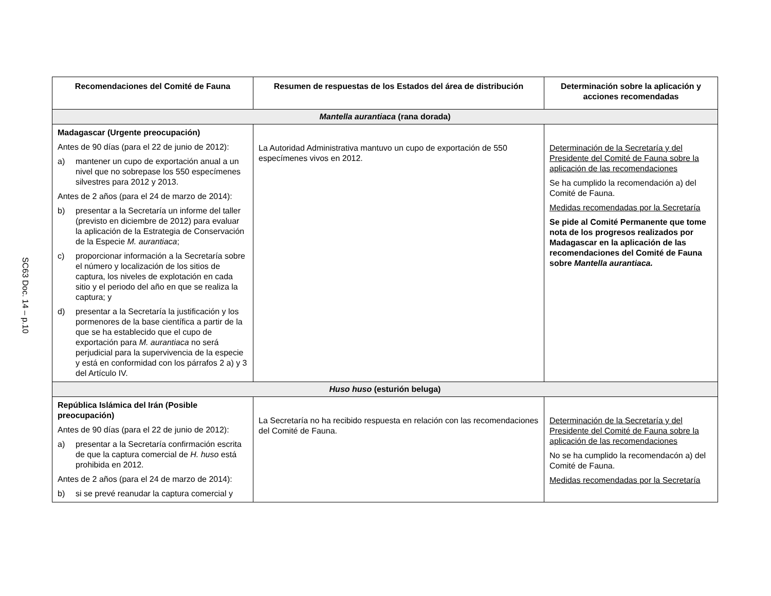SC63 Doc. 14 – p.10
| Recomendaciones del Comité de Fauna | Resumen de respuestas de los Estados del área de distribución | Determinación sobre la aplicación y acciones recomendadas |
| --- | --- | --- |
| Mantella aurantiaca (rana dorada) | | |
| Madagascar (Urgente preocupación) Antes de 90 días (para el 22 de junio de 2012): a) mantener un cupo de exportación anual a un nivel que no sobrepase los 550 especímenes silvestres para 2012 y 2013. Antes de 2 años (para el 24 de marzo de 2014): b) presentar a la Secretaría un informe del taller (previsto en diciembre de 2012) para evaluar la aplicación de la Estrategia de Conservación de la Especie M. aurantiaca ; c) proporcionar información a la Secretaría sobre el número y localización de los sitios de captura, los niveles de explotación en cada sitio y el periodo del año en que se realiza la captura; y d) presentar a la Secretaría la justificación y los pormenores de la base científica a partir de la que se ha establecido que el cupo de exportación para M. aurantiaca no será perjudicial para la supervivencia de la especie y está en conformidad con los párrafos 2 a) y 3 del Artículo IV. | La Autoridad Administrativa mantuvo un cupo de exportación de 550 especímenes vivos en 2012. | Determinación de la Secretaría y del Presidente del Comité de Fauna sobre la aplicación de las recomendaciones Se ha cumplido la recomendación a) del Comité de Fauna. Medidas recomendadas por la Secretaría Se pide al Comité Permanente que tome nota de los progresos realizados por Madagascar en la aplicación de las recomendaciones del Comité de Fauna sobre Mantella aurantiaca. |
| Huso huso (esturión beluga) | | |
| República Islámica del Irán (Posible preocupación) Antes de 90 días (para el 22 de junio de 2012): a) presentar a la Secretaría confirmación escrita de que la captura comercial de H. huso está prohibida en 2012. Antes de 2 años (para el 24 de marzo de 2014): b) si se prevé reanudar la captura comercial y | La Secretaría no ha recibido respuesta en relación con las recomendaciones del Comité de Fauna. | Determinación de la Secretaría y del Presidente del Comité de Fauna sobre la aplicación de las recomendaciones No se ha cumplido la recomendacón a) del Comité de Fauna. Medidas recomendadas por la Secretaría |